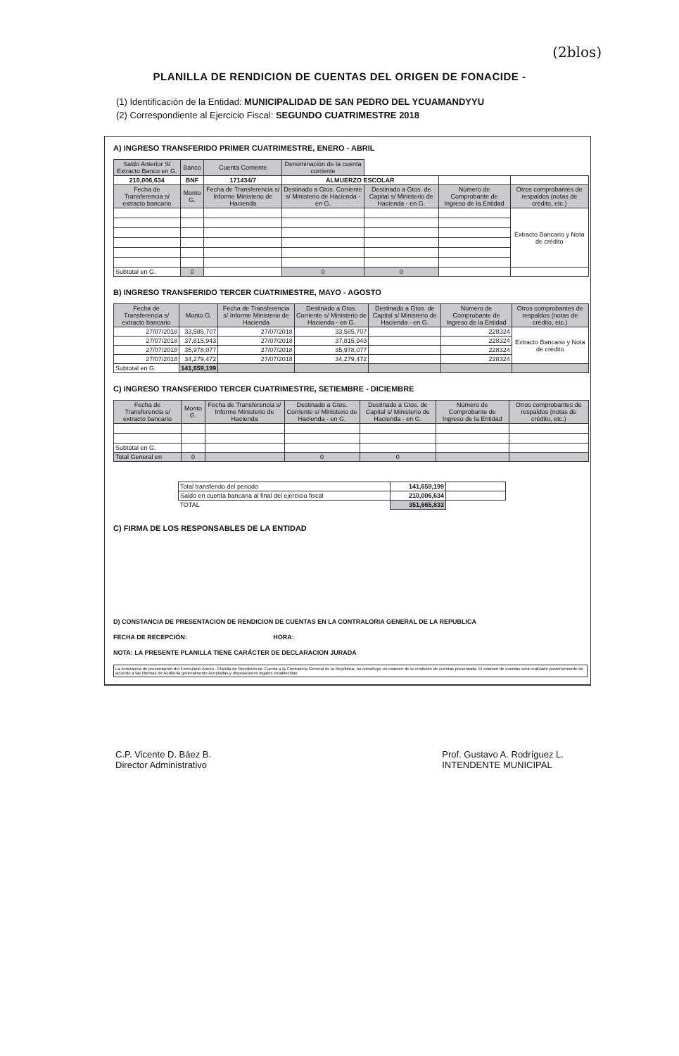(2blos)
PLANILLA DE RENDICION DE CUENTAS DEL ORIGEN DE FONACIDE -
(1) Identificación de la Entidad: MUNICIPALIDAD DE SAN PEDRO DEL YCUAMANDYYU
(2) Correspondiente al Ejercicio Fiscal: SEGUNDO CUATRIMESTRE 2018
A) INGRESO TRANSFERIDO PRIMER CUATRIMESTRE, ENERO - ABRIL
| Saldo Anterior S/ Extracto Banco en G. | Banco | Cuenta Corriente | Denominación de la cuenta corriente | | | |
| 210,006,634 | BNF | 171434/7 | ALMUERZO ESCOLAR | | | |
| Fecha de Transferencia s/ extracto bancario | Monto G. | Fecha de Transferencia s/ Informe Ministerio de Hacienda | Destinado a Gtos. Corriente s/ Ministerio de Hacienda - en G. | Destinado a Gtos. de Capital s/ Ministerio de Hacienda - en G. | Número de Comprobante de Ingreso de la Entidad | Otros comprobantes de respaldos (notas de crédito, etc.) |
| | | | | | | Extracto Bancario y Nota de crédito |
| Subtotal en G. | 0 | | 0 | 0 | | |
B) INGRESO TRANSFERIDO TERCER CUATRIMESTRE, MAYO - AGOSTO
| Fecha de Transferencia s/ extracto bancario | Monto G. | Fecha de Transferencia s/ Informe Ministerio de Hacienda | Destinado a Gtos. Corriente s/ Ministerio de Hacienda - en G. | Destinado a Gtos. de Capital s/ Ministerio de Hacienda - en G. | Número de Comprobante de Ingreso de la Entidad | Otros comprobantes de respaldos (notas de crédito, etc.) |
| --- | --- | --- | --- | --- | --- | --- |
| 27/07/2018 | 33,585,707 | 27/07/2018 | 33,585,707 | | 228324 | Extracto Bancario y Nota de crédito |
| 27/07/2018 | 37,815,943 | 27/07/2018 | 37,815,943 | | 228324 | |
| 27/07/2018 | 35,978,077 | 27/07/2018 | 35,978,077 | | 228324 | |
| 27/07/2018 | 34,279,472 | 27/07/2018 | 34,279,472 | | 228324 | |
| Subtotal en G. | 141,659,199 | | | | | |
C) INGRESO TRANSFERIDO TERCER CUATRIMESTRE, SETIEMBRE - DICIEMBRE
| Fecha de Transferencia s/ extracto bancario | Monto G. | Fecha de Transferencia s/ Informe Ministerio de Hacienda | Destinado a Gtos. Corriente s/ Ministerio de Hacienda - en G. | Destinado a Gtos. de Capital s/ Ministerio de Hacienda - en G. | Número de Comprobante de Ingreso de la Entidad | Otros comprobantes de respaldos (notas de crédito, etc.) |
| --- | --- | --- | --- | --- | --- | --- |
| Subtotal en G. | | | | | | |
| Total General en | 0 | | 0 | 0 | | |
| Total transferido del periodo | 141,659,199 | |
| Saldo en cuenta bancaria al final del ejercicio fiscal | 210,006,634 | |
| TOTAL | 351,665,833 | |
C) FIRMA DE LOS RESPONSABLES DE LA ENTIDAD
D) CONSTANCIA DE PRESENTACION DE RENDICION DE CUENTAS EN LA CONTRALORIA GENERAL DE LA REPUBLICA
FECHA DE RECEPCIÓN: HORA:
NOTA: LA PRESENTE PLANILLA TIENE CARÁCTER DE DECLARACION JURADA
La constancia de presentación del Formulario Anexo - Planilla de Rendición de Cuenta a la Contraloría General de la República, no constituye un examen de la rendición de cuentas presentada. El examen de cuentas será realizado posteriormente de acuerdo a las Normas de Auditoría generalmente Aceptadas y disposiciones legales establecidas
C.P. Vicente D. Báez B.
Director Administrativo
Prof. Gustavo A. Rodríguez L.
INTENDENTE MUNICIPAL